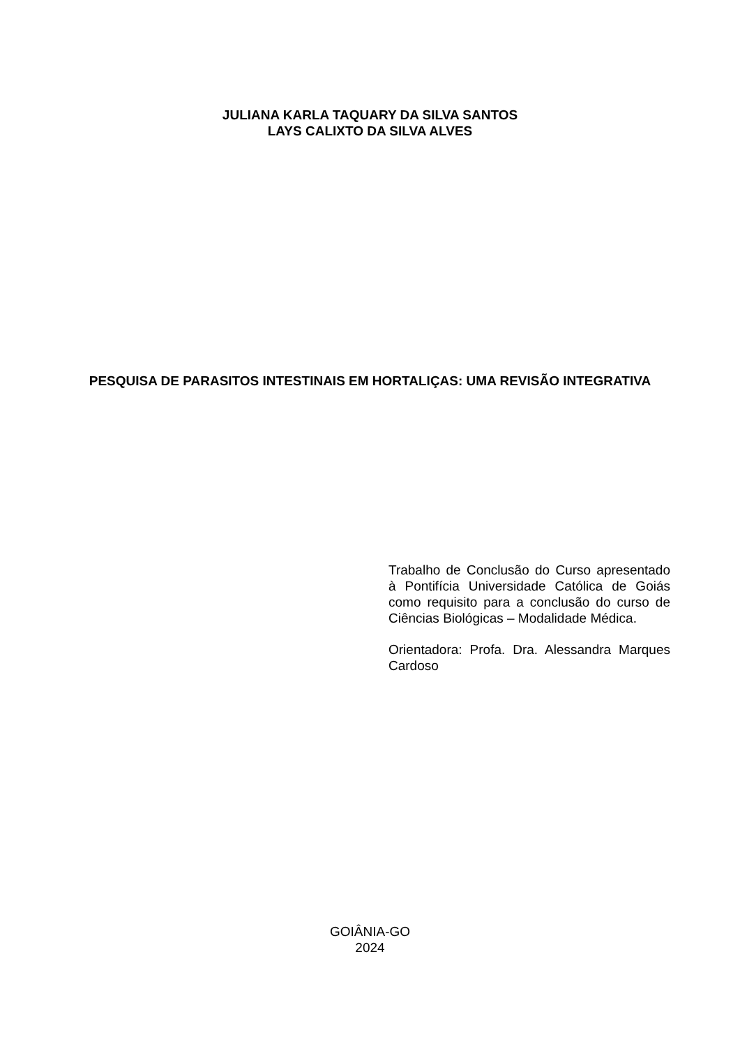JULIANA KARLA TAQUARY DA SILVA SANTOS
LAYS CALIXTO DA SILVA ALVES
PESQUISA DE PARASITOS INTESTINAIS EM HORTALIÇAS: UMA REVISÃO INTEGRATIVA
Trabalho de Conclusão do Curso apresentado à Pontifícia Universidade Católica de Goiás como requisito para a conclusão do curso de Ciências Biológicas – Modalidade Médica.
Orientadora: Profa. Dra. Alessandra Marques Cardoso
GOIÂNIA-GO
2024